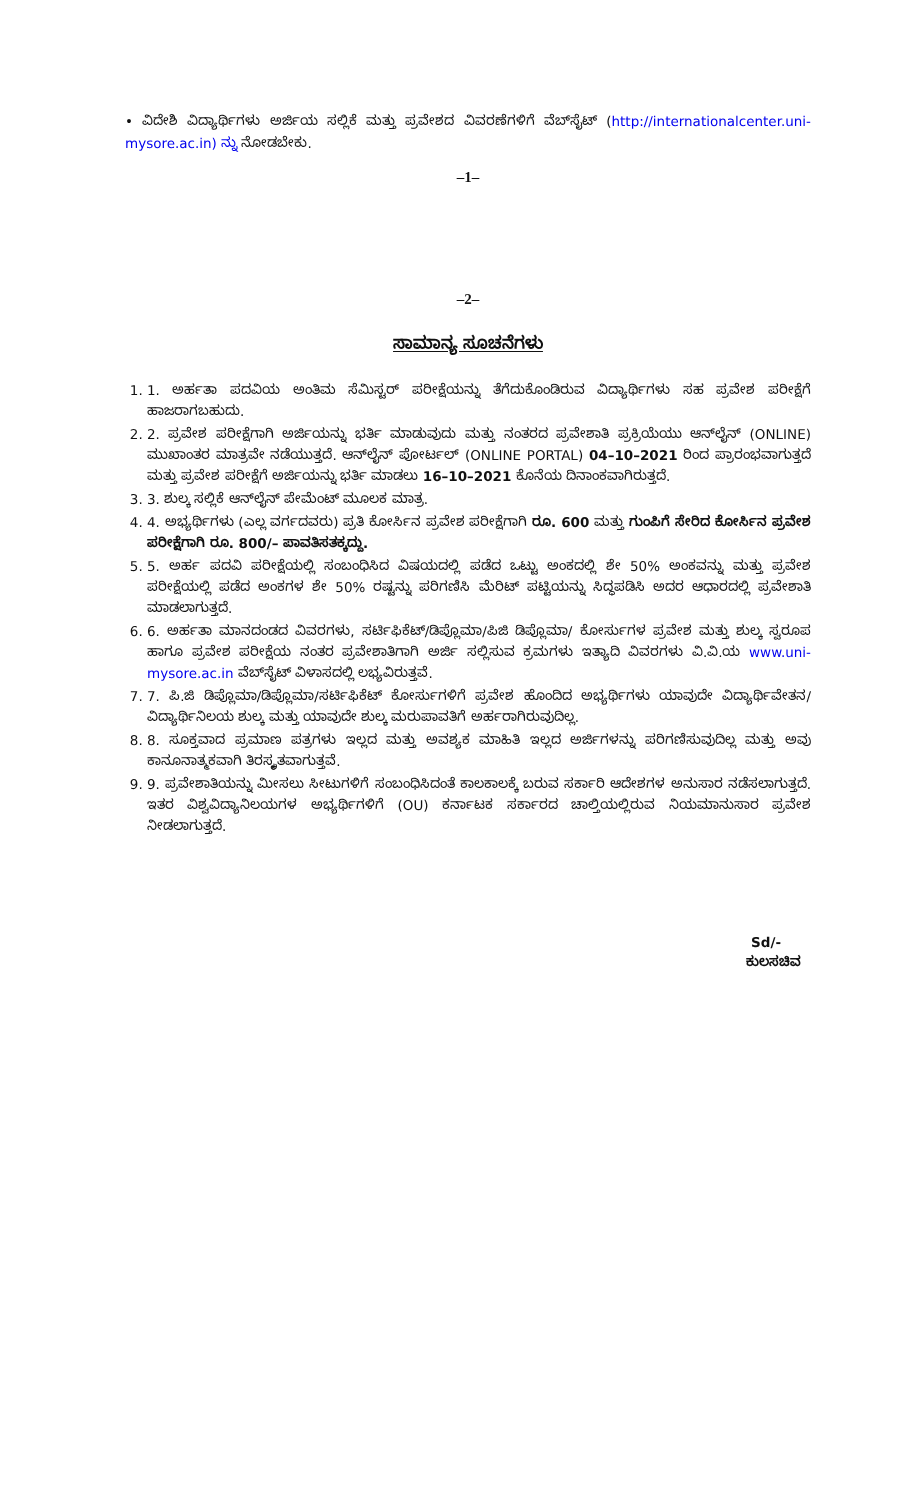• ವಿದೇಶಿ ವಿದ್ಯಾರ್ಥಿಗಳು ಅರ್ಜಿಯ ಸಲ್ಲಿಕೆ ಮತ್ತು ಪ್ರವೇಶದ ವಿವರಣೆಗಳಿಗೆ ವೆಬ್‌ಸೈಟ್ (http://internationalcenter.uni-mysore.ac.in) ನ್ನು ನೋಡಬೇಕು.
–1–
–2–
ಸಾಮಾನ್ಯ ಸೂಚನೆಗಳು
1. 1. ಅರ್ಹತಾ ಪದವಿಯ ಅಂತಿಮ ಸೆಮಿಸ್ಟರ್ ಪರೀಕ್ಷೆಯನ್ನು ತೆಗೆದುಕೊಂಡಿರುವ ವಿದ್ಯಾರ್ಥಿಗಳು ಸಹ ಪ್ರವೇಶ ಪರೀಕ್ಷೆಗೆ ಹಾಜರಾಗಬಹುದು.
2. 2. ಪ್ರವೇಶ ಪರೀಕ್ಷೆಗಾಗಿ ಅರ್ಜಿಯನ್ನು ಭರ್ತಿ ಮಾಡುವುದು ಮತ್ತು ನಂತರದ ಪ್ರವೇಶಾತಿ ಪ್ರಕ್ರಿಯೆಯು ಆನ್‌ಲೈನ್ (ONLINE) ಮುಖಾಂತರ ಮಾತ್ರವೇ ನಡೆಯುತ್ತದೆ. ಆನ್‌ಲೈನ್ ಪೋರ್ಟಲ್ (ONLINE PORTAL) 04–10–2021 ರಿಂದ ಪ್ರಾರಂಭವಾಗುತ್ತದೆ ಮತ್ತು ಪ್ರವೇಶ ಪರೀಕ್ಷೆಗೆ ಅರ್ಜಿಯನ್ನು ಭರ್ತಿ ಮಾಡಲು 16–10–2021 ಕೊನೆಯ ದಿನಾಂಕವಾಗಿರುತ್ತದೆ.
3. 3. ಶುಲ್ಕ ಸಲ್ಲಿಕೆ ಆನ್‌ಲೈನ್ ಪೇಮೆಂಟ್ ಮೂಲಕ ಮಾತ್ರ.
4. 4. ಅಭ್ಯರ್ಥಿಗಳು (ಎಲ್ಲ ವರ್ಗದವರು) ಪ್ರತಿ ಕೋರ್ಸಿನ ಪ್ರವೇಶ ಪರೀಕ್ಷೆಗಾಗಿ ರೂ. 600 ಮತ್ತು ಗುಂಪಿಗೆ ಸೇರಿದ ಕೋರ್ಸಿನ ಪ್ರವೇಶ ಪರೀಕ್ಷೆಗಾಗಿ ರೂ. 800/– ಪಾವತಿಸತಕ್ಕದ್ದು.
5. 5. ಅರ್ಹ ಪದವಿ ಪರೀಕ್ಷೆಯಲ್ಲಿ ಸಂಬಂಧಿಸಿದ ವಿಷಯದಲ್ಲಿ ಪಡೆದ ಒಟ್ಟು ಅಂಕದಲ್ಲಿ ಶೇ 50% ಅಂಕವನ್ನು ಮತ್ತು ಪ್ರವೇಶ ಪರೀಕ್ಷೆಯಲ್ಲಿ ಪಡೆದ ಅಂಕಗಳ ಶೇ 50% ರಷ್ಟನ್ನು ಪರಿಗಣಿಸಿ ಮೆರಿಟ್ ಪಟ್ಟಿಯನ್ನು ಸಿದ್ಧಪಡಿಸಿ ಅದರ ಆಧಾರದಲ್ಲಿ ಪ್ರವೇಶಾತಿ ಮಾಡಲಾಗುತ್ತದೆ.
6. 6. ಅರ್ಹತಾ ಮಾನದಂಡದ ವಿವರಗಳು, ಸರ್ಟಿಫಿಕೆಟ್/ಡಿಪ್ಲೊಮಾ/ಪಿಜಿ ಡಿಪ್ಲೊಮಾ/ ಕೋರ್ಸುಗಳ ಪ್ರವೇಶ ಮತ್ತು ಶುಲ್ಕ ಸ್ವರೂಪ ಹಾಗೂ ಪ್ರವೇಶ ಪರೀಕ್ಷೆಯ ನಂತರ ಪ್ರವೇಶಾತಿಗಾಗಿ ಅರ್ಜಿ ಸಲ್ಲಿಸುವ ಕ್ರಮಗಳು ಇತ್ಯಾದಿ ವಿವರಗಳು ವಿ.ವಿ.ಯ www.uni-mysore.ac.in ವೆಬ್‌ಸೈಟ್ ವಿಳಾಸದಲ್ಲಿ ಲಭ್ಯವಿರುತ್ತವೆ.
7. 7. ಪಿ.ಜಿ ಡಿಪ್ಲೊಮಾ/ಡಿಪ್ಲೊಮಾ/ಸರ್ಟಿಫಿಕೆಟ್ ಕೋರ್ಸುಗಳಿಗೆ ಪ್ರವೇಶ ಹೊಂದಿದ ಅಭ್ಯರ್ಥಿಗಳು ಯಾವುದೇ ವಿದ್ಯಾರ್ಥಿವೇತನ/ ವಿದ್ಯಾರ್ಥಿನಿಲಯ ಶುಲ್ಕ ಮತ್ತು ಯಾವುದೇ ಶುಲ್ಕ ಮರುಪಾವತಿಗೆ ಅರ್ಹರಾಗಿರುವುದಿಲ್ಲ.
8. 8. ಸೂಕ್ತವಾದ ಪ್ರಮಾಣ ಪತ್ರಗಳು ಇಲ್ಲದ ಮತ್ತು ಅವಶ್ಯಕ ಮಾಹಿತಿ ಇಲ್ಲದ ಅರ್ಜಿಗಳನ್ನು ಪರಿಗಣಿಸುವುದಿಲ್ಲ ಮತ್ತು ಅವು ಕಾನೂನಾತ್ಮಕವಾಗಿ ತಿರಸ್ಕೃತವಾಗುತ್ತವೆ.
9. 9. ಪ್ರವೇಶಾತಿಯನ್ನು ಮೀಸಲು ಸೀಟುಗಳಿಗೆ ಸಂಬಂಧಿಸಿದಂತೆ ಕಾಲಕಾಲಕ್ಕೆ ಬರುವ ಸರ್ಕಾರಿ ಆದೇಶಗಳ ಅನುಸಾರ ನಡೆಸಲಾಗುತ್ತದೆ. ಇತರ ವಿಶ್ವವಿದ್ಯಾನಿಲಯಗಳ ಅಭ್ಯರ್ಥಿಗಳಿಗೆ (OU) ಕರ್ನಾಟಕ ಸರ್ಕಾರದ ಚಾಲ್ತಿಯಲ್ಲಿರುವ ನಿಯಮಾನುಸಾರ ಪ್ರವೇಶ ನೀಡಲಾಗುತ್ತದೆ.
Sd/-
ಕುಲಸಚಿವ